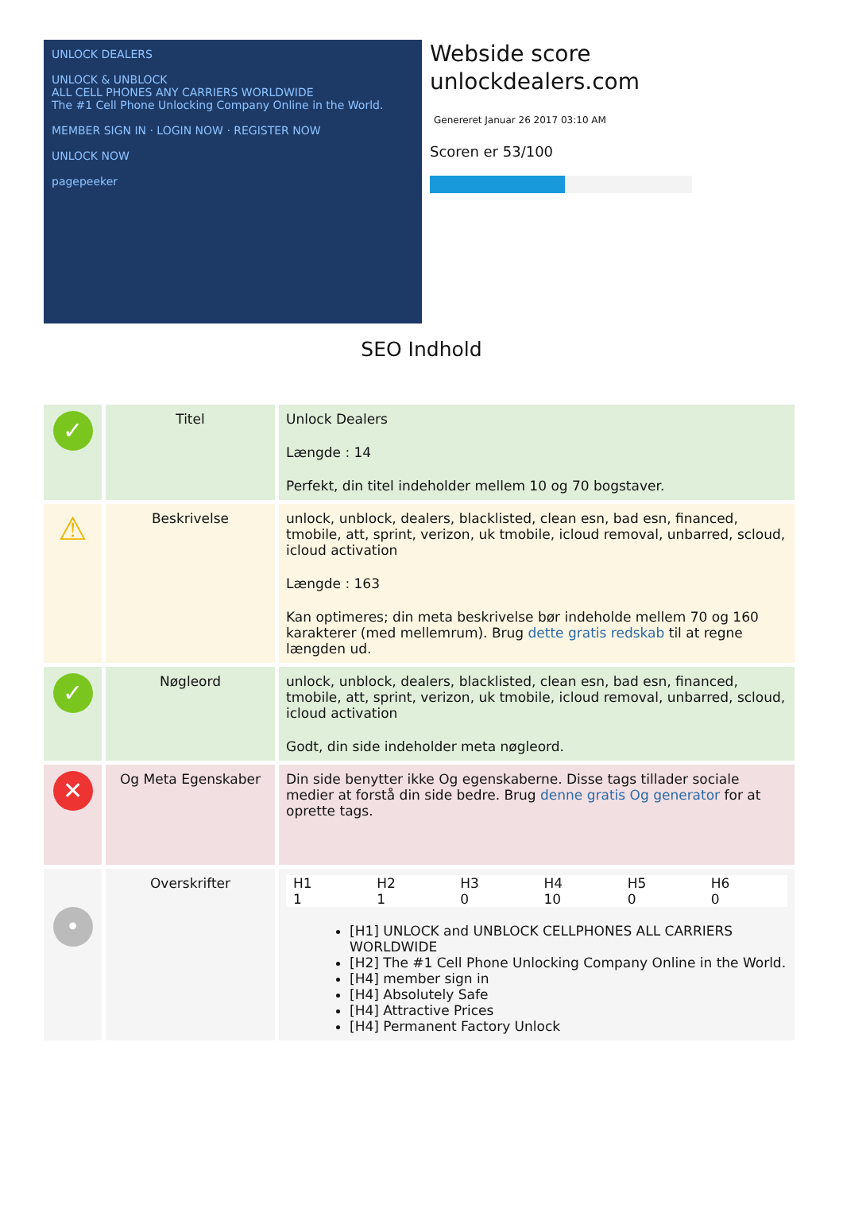UNLOCK DEALERS
UNLOCK & UNBLOCK
ALL CELL PHONES ANY CARRIERS WORLDWIDE
The #1 Cell Phone Unlocking Company Online in the World.
MEMBER SIGN IN · LOGIN NOW · REGISTER NOW
UNLOCK NOW
pagepeeker
Webside score
unlockdealers.com
Genereret Januar 26 2017 03:10 AM
Scoren er 53/100
SEO Indhold
| ✓ | Titel | Unlock Dealers Længde : 14 Perfekt, din titel indeholder mellem 10 og 70 bogstaver. |
| ⚠ | Beskrivelse | unlock, unblock, dealers, blacklisted, clean esn, bad esn, financed, tmobile, att, sprint, verizon, uk tmobile, icloud removal, unbarred, scloud, icloud activation Længde : 163 Kan optimeres; din meta beskrivelse bør indeholde mellem 70 og 160 karakterer (med mellemrum). Brug dette gratis redskab til at regne længden ud. |
| ✓ | Nøgleord | unlock, unblock, dealers, blacklisted, clean esn, bad esn, financed, tmobile, att, sprint, verizon, uk tmobile, icloud removal, unbarred, scloud, icloud activation Godt, din side indeholder meta nøgleord. |
| ✕ | Og Meta Egenskaber | Din side benytter ikke Og egenskaberne. Disse tags tillader sociale medier at forstå din side bedre. Brug denne gratis Og generator for at oprette tags. |
| • | Overskrifter | / H1 / H2 / H3 / H4 / H5 / H6 / / 1 / 1 / 0 / 10 / 0 / 0 / [H1] UNLOCK and UNBLOCK CELLPHONES ALL CARRIERS WORLDWIDE [H2] The #1 Cell Phone Unlocking Company Online in the World. [H4] member sign in [H4] Absolutely Safe [H4] Attractive Prices [H4] Permanent Factory Unlock |